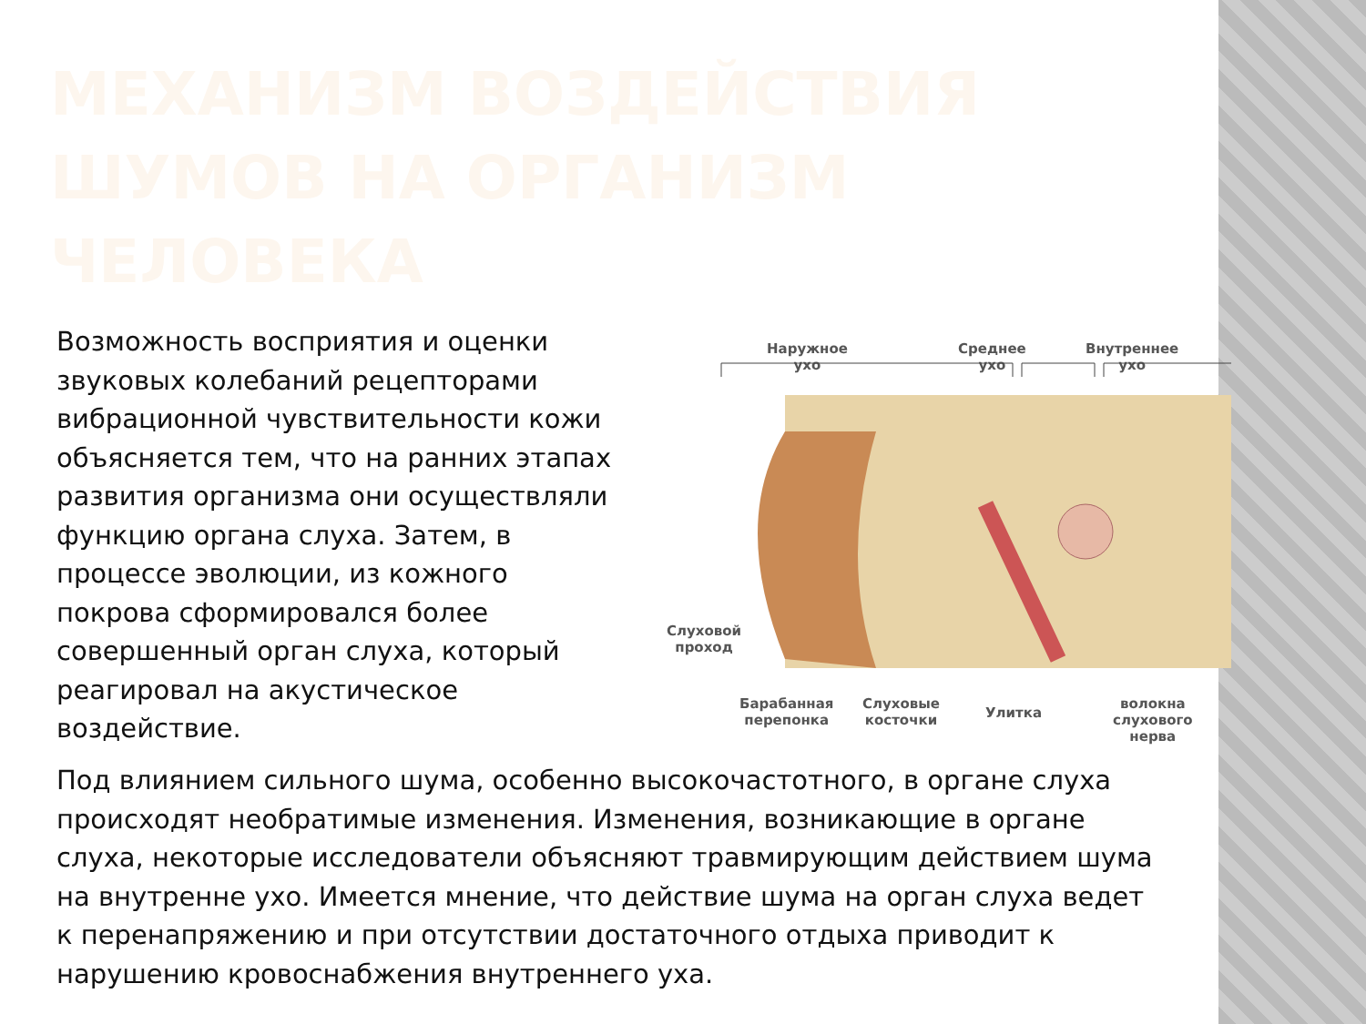МЕХАНИЗМ ВОЗДЕЙСТВИЯ ШУМОВ НА ОРГАНИЗМ ЧЕЛОВЕКА
Возможность восприятия и оценки звуковых колебаний рецепторами вибрационной чувствительности кожи объясняется тем, что на ранних этапах развития организма они осуществляли функцию органа слуха. Затем, в процессе эволюции, из кожного покрова сформировался более совершенный орган слуха, который реагировал на акустическое воздействие.
Наружное
ухо
Среднее
ухо
Внутреннее
ухо
Слуховой
проход
Барабанная
перепонка
Слуховые
косточки
Улитка
волокна
слухового
нерва
Под влиянием сильного шума, особенно высокочастотного, в органе слуха происходят необратимые изменения. Изменения, возникающие в органе слуха, некоторые исследователи объясняют травмирующим действием шума на внутренне ухо. Имеется мнение, что действие шума на орган слуха ведет к перенапряжению и при отсутствии достаточного отдыха приводит к нарушению кровоснабжения внутреннего уха.